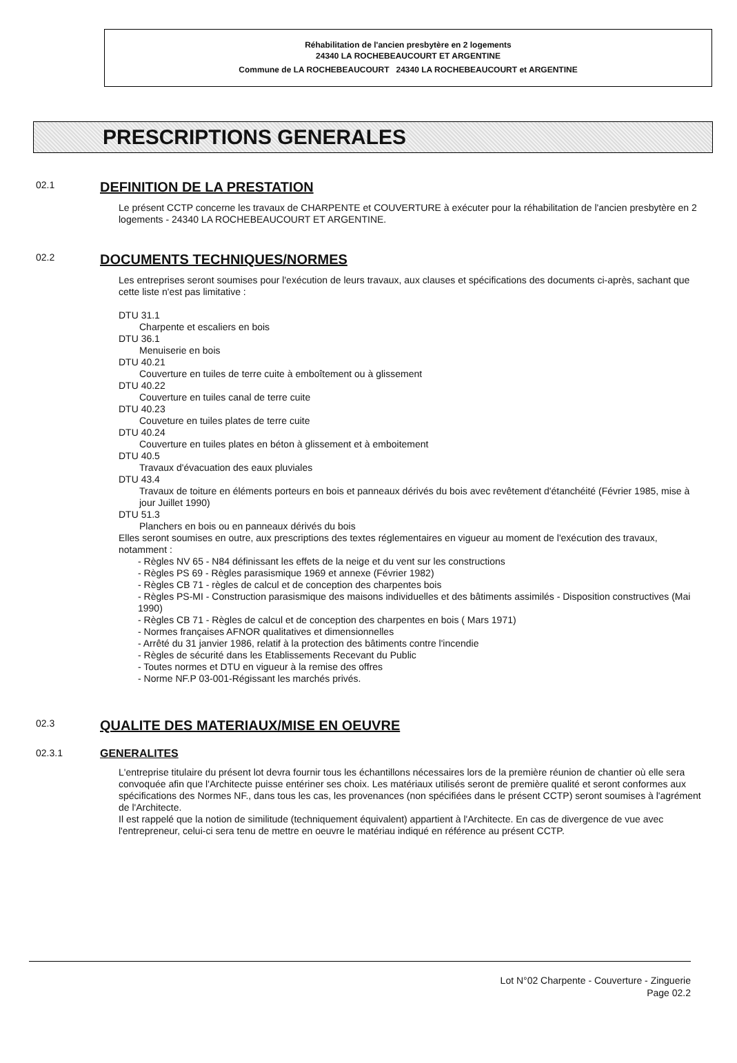Réhabilitation de l'ancien presbytère en 2 logements
24340 LA ROCHEBEAUCOURT ET ARGENTINE
Commune de LA ROCHEBEAUCOURT 24340 LA ROCHEBEAUCOURT et ARGENTINE
PRESCRIPTIONS GENERALES
02.1
DEFINITION DE LA PRESTATION
Le présent CCTP concerne les travaux de CHARPENTE et COUVERTURE à exécuter pour la réhabilitation de l'ancien presbytère en 2 logements - 24340 LA ROCHEBEAUCOURT ET ARGENTINE.
02.2
DOCUMENTS TECHNIQUES/NORMES
Les entreprises seront soumises pour l'exécution de leurs travaux, aux clauses et spécifications des documents ci-après, sachant que cette liste n'est pas limitative :
DTU 31.1
Charpente et escaliers en bois
DTU 36.1
Menuiserie en bois
DTU 40.21
Couverture en tuiles de terre cuite à emboîtement ou à glissement
DTU 40.22
Couverture en tuiles canal de terre cuite
DTU 40.23
Couveture en tuiles plates de terre cuite
DTU 40.24
Couverture en tuiles plates en béton à glissement et à emboitement
DTU 40.5
Travaux d'évacuation des eaux pluviales
DTU 43.4
Travaux de toiture en éléments porteurs en bois et panneaux dérivés du bois avec revêtement d'étanchéité (Février 1985, mise à jour Juillet 1990)
DTU 51.3
Planchers en bois ou en panneaux dérivés du bois
Elles seront soumises en outre, aux prescriptions des textes réglementaires en vigueur au moment de l'exécution des travaux, notamment :
- Règles NV 65 - N84 définissant les effets de la neige et du vent sur les constructions
- Règles PS 69 - Règles parasismique 1969 et annexe (Février 1982)
- Règles CB 71 - règles de calcul et de conception des charpentes bois
- Règles PS-MI - Construction parasismique des maisons individuelles et des bâtiments assimilés - Disposition constructives (Mai 1990)
- Règles CB 71 - Règles de calcul et de conception des charpentes en bois ( Mars 1971)
- Normes françaises AFNOR qualitatives et dimensionnelles
- Arrêté du 31 janvier 1986, relatif à la protection des bâtiments contre l'incendie
- Règles de sécurité dans les Etablissements Recevant du Public
- Toutes normes et DTU en vigueur à la remise des offres
- Norme NF.P 03-001-Régissant les marchés privés.
02.3
QUALITE DES MATERIAUX/MISE EN OEUVRE
02.3.1 GENERALITES
L'entreprise titulaire du présent lot devra fournir tous les échantillons nécessaires lors de la première réunion de chantier où elle sera convoquée afin que l'Architecte puisse entériner ses choix. Les matériaux utilisés seront de première qualité et seront conformes aux spécifications des Normes NF., dans tous les cas, les provenances (non spécifiées dans le présent CCTP) seront soumises à l'agrément de l'Architecte.
Il est rappelé que la notion de similitude (techniquement équivalent) appartient à l'Architecte. En cas de divergence de vue avec l'entrepreneur, celui-ci sera tenu de mettre en oeuvre le matériau indiqué en référence au présent CCTP.
Lot N°02 Charpente - Couverture - Zinguerie
Page 02.2